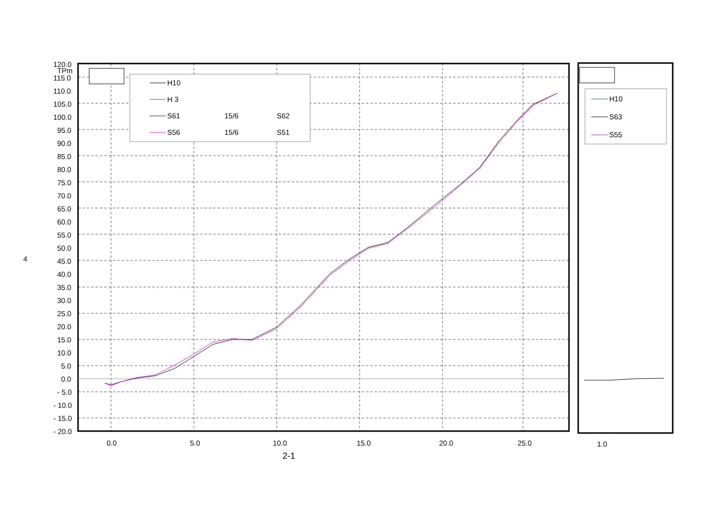120.0
TPm
115.0
110.0
105.0
100.0
95.0
90.0
85.0
80.0
75.0
70.0
65.0
60.0
55.0
50.0
45.0
40.0
35.0
30.0
25.0
20.0
15.0
10.0
5.0
0.0
- 5.0
- 10.0
- 15.0
- 20.0
4
H10
H 3
S61 15/6 S62
S56 15/6 S51
H10
S63
S55
0.0 5.0 10.0 15.0 20.0 25.0 1.0
2-1